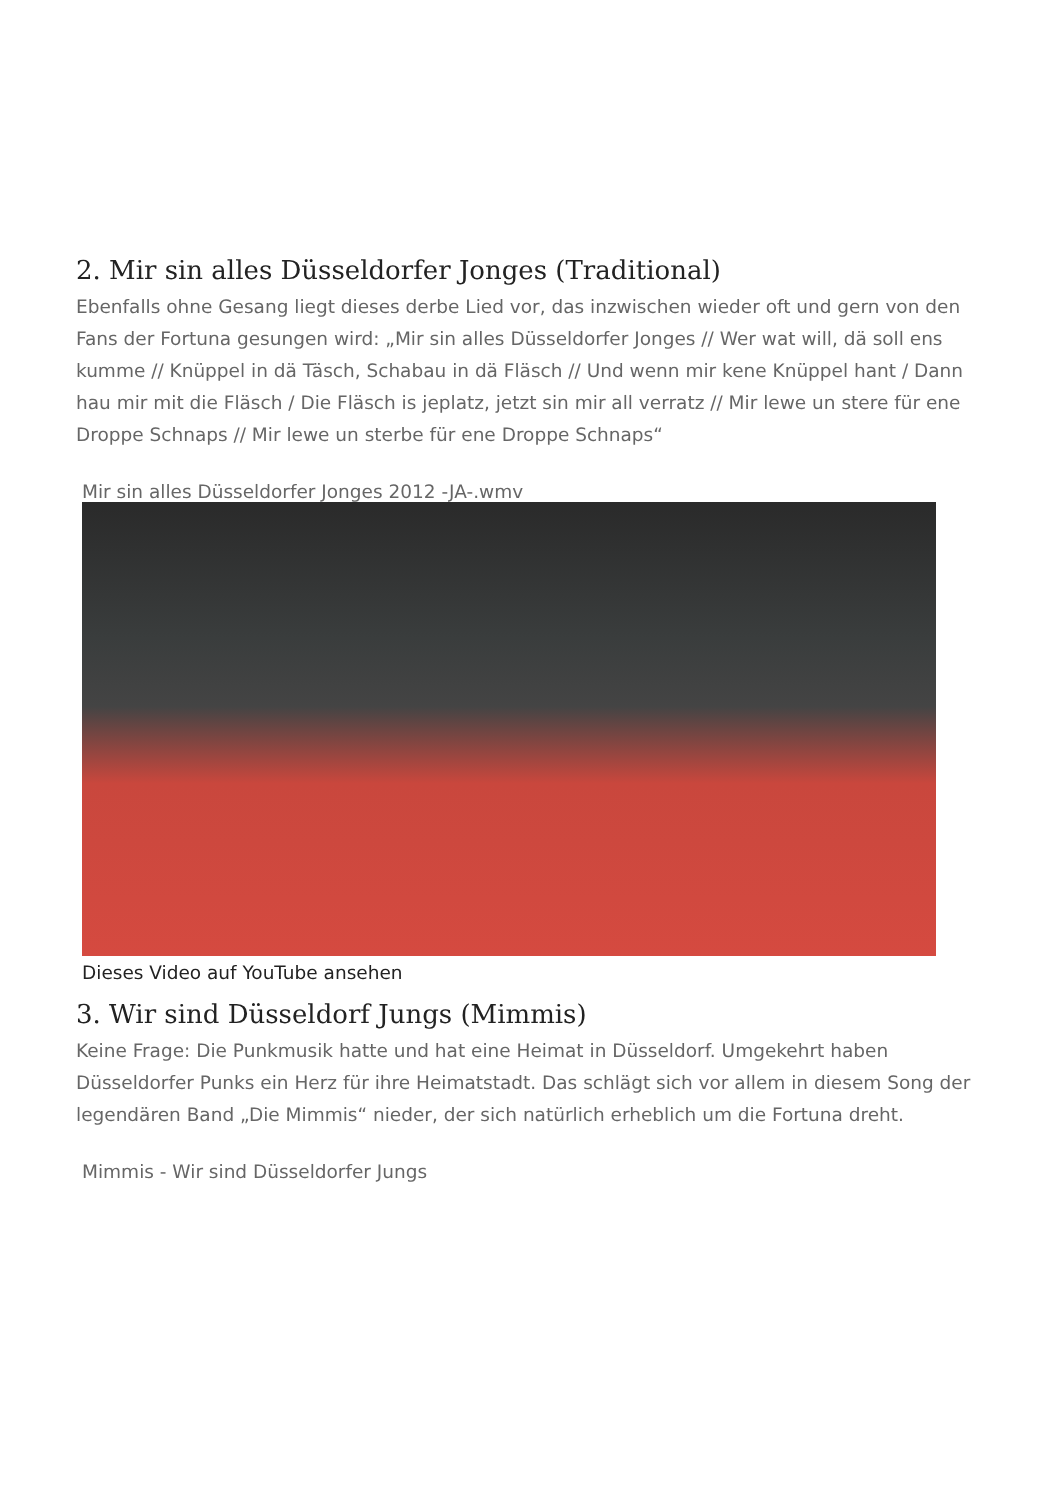2. Mir sin alles Düsseldorfer Jonges (Traditional)
Ebenfalls ohne Gesang liegt dieses derbe Lied vor, das inzwischen wieder oft und gern von den Fans der Fortuna gesungen wird: „Mir sin alles Düsseldorfer Jonges // Wer wat will, dä soll ens kumme // Knüppel in dä Täsch, Schabau in dä Fläsch // Und wenn mir kene Knüppel hant / Dann hau mir mit die Fläsch / Die Fläsch is jeplatz, jetzt sin mir all verratz // Mir lewe un stere für ene Droppe Schnaps // Mir lewe un sterbe für ene Droppe Schnaps“
Mir sin alles Düsseldorfer Jonges 2012 -JA-.wmv
Dieses Video auf YouTube ansehen
3. Wir sind Düsseldorf Jungs (Mimmis)
Keine Frage: Die Punkmusik hatte und hat eine Heimat in Düsseldorf. Umgekehrt haben Düsseldorfer Punks ein Herz für ihre Heimatstadt. Das schlägt sich vor allem in diesem Song der legendären Band „Die Mimmis“ nieder, der sich natürlich erheblich um die Fortuna dreht.
Mimmis - Wir sind Düsseldorfer Jungs